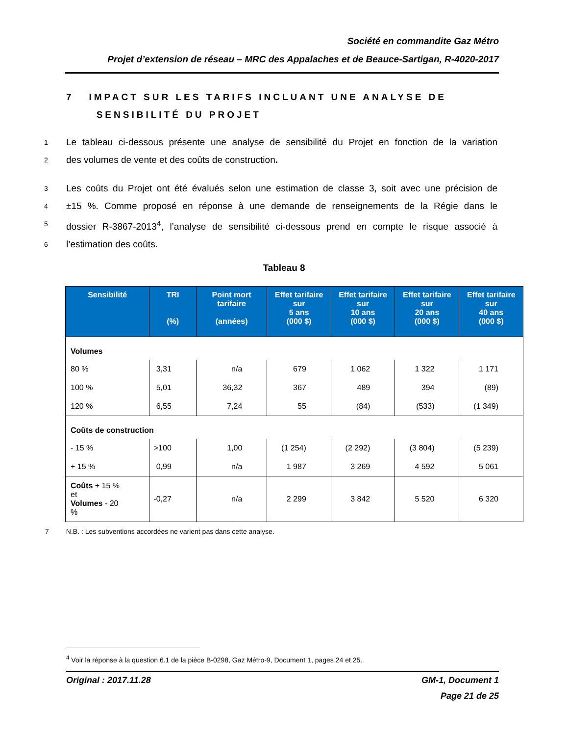Société en commandite Gaz Métro
Projet d’extension de réseau – MRC des Appalaches et de Beauce-Sartigan, R-4020-2017
7 IMPACT SUR LES TARIFS INCLUANT UNE ANALYSE DE
SENSIBILITÉ DU PROJET
1 Le tableau ci-dessous présente une analyse de sensibilité du Projet en fonction de la variation
2 des volumes de vente et des coûts de construction.
3 Les coûts du Projet ont été évalués selon une estimation de classe 3, soit avec une précision de
4 ±15 %. Comme proposé en réponse à une demande de renseignements de la Régie dans le
5 dossier R-3867-2013<sup>4</sup>, l’analyse de sensibilité ci-dessous prend en compte le risque associé à
6 l’estimation des coûts.
Tableau 8
| Sensibilité | TRI (%) | Point mort tarifaire (années) | Effet tarifaire sur 5 ans (000 $) | Effet tarifaire sur 10 ans (000 $) | Effet tarifaire sur 20 ans (000 $) | Effet tarifaire sur 40 ans (000 $) |
| --- | --- | --- | --- | --- | --- | --- |
| Volumes | | | | | | |
| 80 % | 3,31 | n/a | 679 | 1 062 | 1 322 | 1 171 |
| 100 % | 5,01 | 36,32 | 367 | 489 | 394 | (89) |
| 120 % | 6,55 | 7,24 | 55 | (84) | (533) | (1 349) |
| Coûts de construction | | | | | | |
| - 15 % | >100 | 1,00 | (1 254) | (2 292) | (3 804) | (5 239) |
| + 15 % | 0,99 | n/a | 1 987 | 3 269 | 4 592 | 5 061 |
| Coûts + 15 % et Volumes - 20 % | -0,27 | n/a | 2 299 | 3 842 | 5 520 | 6 320 |
7 N.B. : Les subventions accordées ne varient pas dans cette analyse.
<sup>4</sup> Voir la réponse à la question 6.1 de la pièce B-0298, Gaz Métro-9, Document 1, pages 24 et 25.
Original : 2017.11.28 GM-1, Document 1
Page 21 de 25